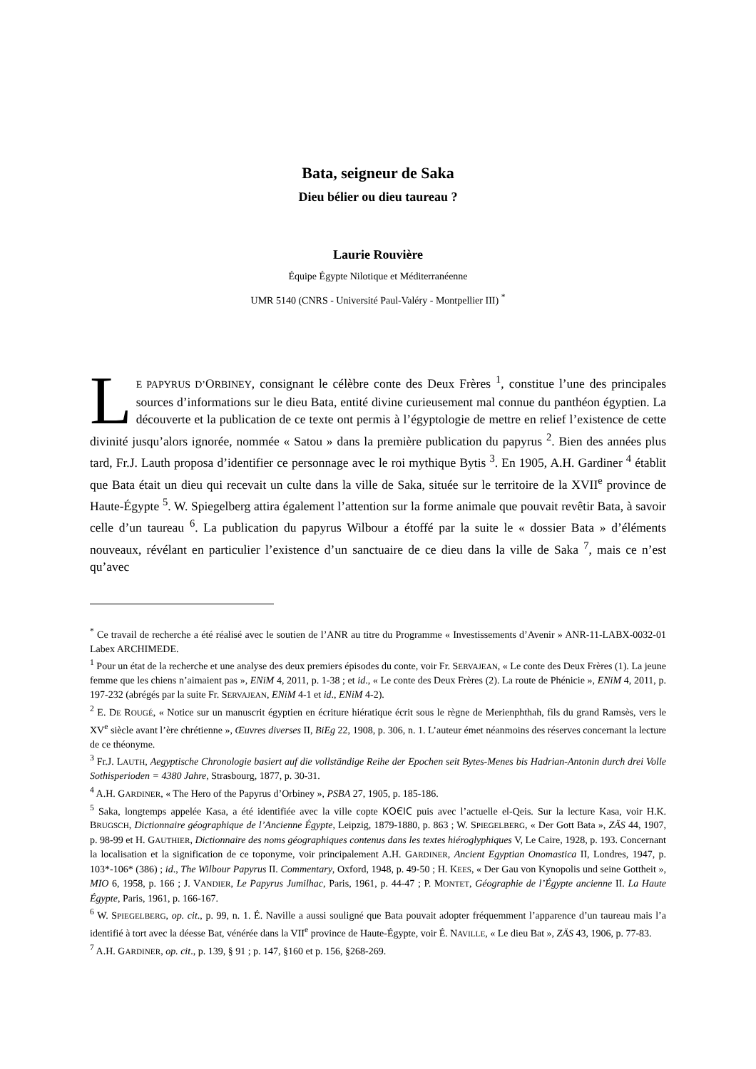Bata, seigneur de Saka
Dieu bélier ou dieu taureau ?
Laurie Rouvière
Équipe Égypte Nilotique et Méditerranéenne
UMR 5140 (CNRS - Université Paul-Valéry - Montpellier III) <sup>*</sup>
LE PAPYRUS D’ORBINEY, consignant le célèbre conte des Deux Frères <sup>1</sup>, constitue l’une des principales sources d’informations sur le dieu Bata, entité divine curieusement mal connue du panthéon égyptien. La découverte et la publication de ce texte ont permis à l’égyptologie de mettre en relief l’existence de cette divinité jusqu’alors ignorée, nommée « Satou » dans la première publication du papyrus <sup>2</sup>. Bien des années plus tard, Fr.J. Lauth proposa d’identifier ce personnage avec le roi mythique Bytis <sup>3</sup>. En 1905, A.H. Gardiner <sup>4</sup> établit que Bata était un dieu qui recevait un culte dans la ville de Saka, située sur le territoire de la XVII<sup>e</sup> province de Haute-Égypte <sup>5</sup>. W. Spiegelberg attira également l’attention sur la forme animale que pouvait revêtir Bata, à savoir celle d’un taureau <sup>6</sup>. La publication du papyrus Wilbour a étoffé par la suite le « dossier Bata » d’éléments nouveaux, révélant en particulier l’existence d’un sanctuaire de ce dieu dans la ville de Saka <sup>7</sup>, mais ce n’est qu’avec
<sup>*</sup> Ce travail de recherche a été réalisé avec le soutien de l’ANR au titre du Programme « Investissements d’Avenir » ANR-11-LABX-0032-01 Labex ARCHIMEDE.
<sup>1</sup> Pour un état de la recherche et une analyse des deux premiers épisodes du conte, voir Fr. SERVAJEAN, « Le conte des Deux Frères (1). La jeune femme que les chiens n’aimaient pas », ENiM 4, 2011, p. 1-38 ; et id., « Le conte des Deux Frères (2). La route de Phénicie », ENiM 4, 2011, p. 197-232 (abrégés par la suite Fr. SERVAJEAN, ENiM 4-1 et id., ENiM 4-2).
<sup>2</sup> E. DE ROUGÉ, « Notice sur un manuscrit égyptien en écriture hiératique écrit sous le règne de Merienphthah, fils du grand Ramsès, vers le XV<sup>e</sup> siècle avant l’ère chrétienne », Œuvres diverses II, BiEg 22, 1908, p. 306, n. 1. L’auteur émet néanmoins des réserves concernant la lecture de ce théonyme.
<sup>3</sup> Fr.J. LAUTH, Aegyptische Chronologie basiert auf die vollständige Reihe der Epochen seit Bytes-Menes bis Hadrian-Antonin durch drei Volle Sothisperioden = 4380 Jahre, Strasbourg, 1877, p. 30-31.
<sup>4</sup> A.H. GARDINER, « The Hero of the Papyrus d’Orbiney », PSBA 27, 1905, p. 185-186.
<sup>5</sup> Saka, longtemps appelée Kasa, a été identifiée avec la ville copte ⲔⲞⲈⲒⲤ puis avec l’actuelle el-Qeis. Sur la lecture Kasa, voir H.K. BRUGSCH, Dictionnaire géographique de l’Ancienne Égypte, Leipzig, 1879-1880, p. 863 ; W. SPIEGELBERG, « Der Gott Bata », ZÄS 44, 1907, p. 98-99 et H. GAUTHIER, Dictionnaire des noms géographiques contenus dans les textes hiéroglyphiques V, Le Caire, 1928, p. 193. Concernant la localisation et la signification de ce toponyme, voir principalement A.H. GARDINER, Ancient Egyptian Onomastica II, Londres, 1947, p. 103*-106* (386) ; id., The Wilbour Papyrus II. Commentary, Oxford, 1948, p. 49-50 ; H. KEES, « Der Gau von Kynopolis und seine Gottheit », MIO 6, 1958, p. 166 ; J. VANDIER, Le Papyrus Jumilhac, Paris, 1961, p. 44-47 ; P. MONTET, Géographie de l’Égypte ancienne II. La Haute Égypte, Paris, 1961, p. 166-167.
<sup>6</sup> W. SPIEGELBERG, op. cit., p. 99, n. 1. É. Naville a aussi souligné que Bata pouvait adopter fréquemment l’apparence d’un taureau mais l’a identifié à tort avec la déesse Bat, vénérée dans la VII<sup>e</sup> province de Haute-Égypte, voir É. NAVILLE, « Le dieu Bat », ZÄS 43, 1906, p. 77-83.
<sup>7</sup> A.H. GARDINER, op. cit., p. 139, § 91 ; p. 147, §160 et p. 156, §268-269.